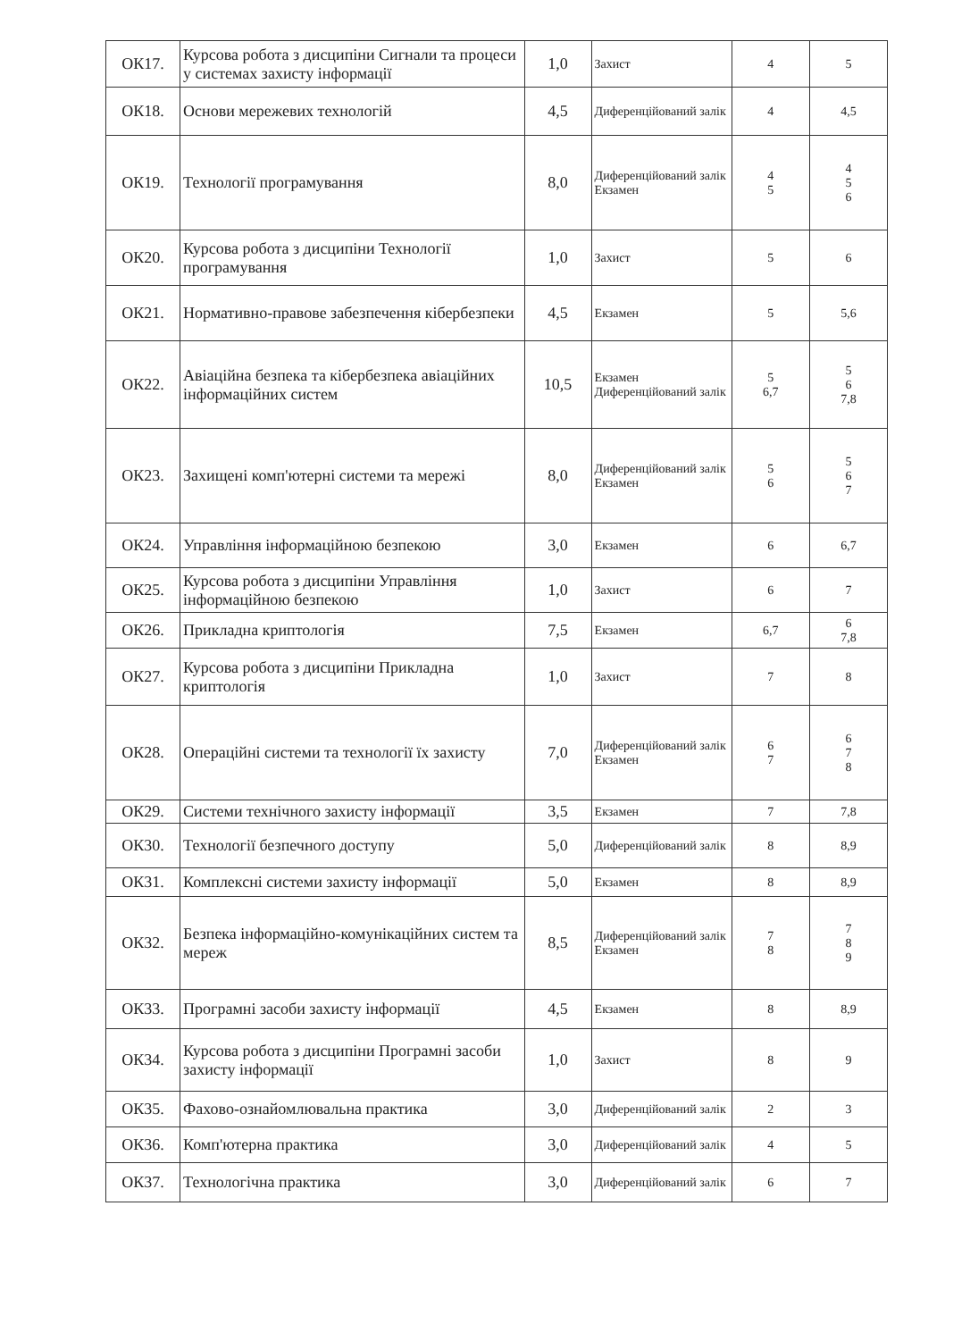| ОК17. | Курсова робота з дисципіни Сигнали та процеси у системах захисту інформації | 1,0 | Захист | 4 | 5 |
| ОК18. | Основи мережевих технологій | 4,5 | Диференційований залік | 4 | 4,5 |
| ОК19. | Технології програмування | 8,0 | Диференційований залік Екзамен | 4 5 | 4 5 6 |
| ОК20. | Курсова робота з дисципіни Технології програмування | 1,0 | Захист | 5 | 6 |
| ОК21. | Нормативно-правове забезпечення кібербезпеки | 4,5 | Екзамен | 5 | 5,6 |
| ОК22. | Авіаційна безпека та кібербезпека авіаційних інформаційних систем | 10,5 | Екзамен Диференційований залік | 5 6,7 | 5 6 7,8 |
| ОК23. | Захищені комп'ютерні системи та мережі | 8,0 | Диференційований залік Екзамен | 5 6 | 5 6 7 |
| ОК24. | Управління інформаційною безпекою | 3,0 | Екзамен | 6 | 6,7 |
| ОК25. | Курсова робота з дисципіни Управління інформаційною безпекою | 1,0 | Захист | 6 | 7 |
| ОК26. | Прикладна криптологія | 7,5 | Екзамен | 6,7 | 6 7,8 |
| ОК27. | Курсова робота з дисципіни Прикладна криптологія | 1,0 | Захист | 7 | 8 |
| ОК28. | Операційні системи та технології їх захисту | 7,0 | Диференційований залік Екзамен | 6 7 | 6 7 8 |
| ОК29. | Системи технічного захисту інформації | 3,5 | Екзамен | 7 | 7,8 |
| ОК30. | Технології безпечного доступу | 5,0 | Диференційований залік | 8 | 8,9 |
| ОК31. | Комплексні системи захисту інформації | 5,0 | Екзамен | 8 | 8,9 |
| ОК32. | Безпека інформаційно-комунікаційних систем та мереж | 8,5 | Диференційований залік Екзамен | 7 8 | 7 8 9 |
| ОК33. | Програмні засоби захисту інформації | 4,5 | Екзамен | 8 | 8,9 |
| ОК34. | Курсова робота з дисципіни Програмні засоби захисту інформації | 1,0 | Захист | 8 | 9 |
| ОК35. | Фахово-ознайомлювальна практика | 3,0 | Диференційований залік | 2 | 3 |
| ОК36. | Комп'ютерна практика | 3,0 | Диференційований залік | 4 | 5 |
| ОК37. | Технологічна практика | 3,0 | Диференційований залік | 6 | 7 |